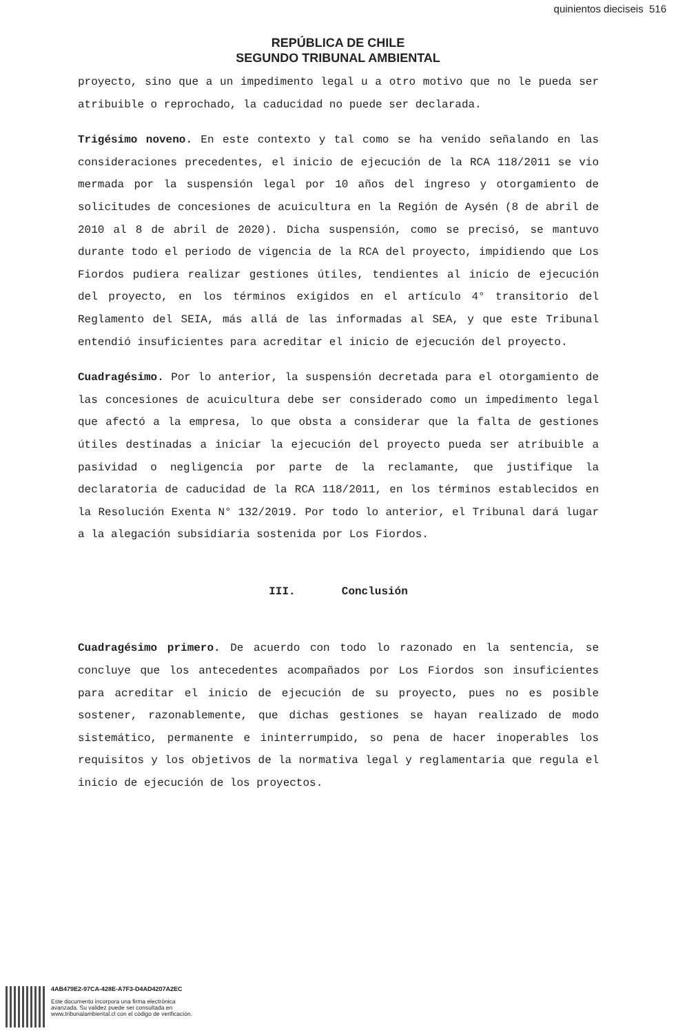quinientos dieciseis 516
REPÚBLICA DE CHILE
SEGUNDO TRIBUNAL AMBIENTAL
proyecto, sino que a un impedimento legal u a otro motivo que no le pueda ser atribuible o reprochado, la caducidad no puede ser declarada.
Trigésimo noveno. En este contexto y tal como se ha venido señalando en las consideraciones precedentes, el inicio de ejecución de la RCA 118/2011 se vio mermada por la suspensión legal por 10 años del ingreso y otorgamiento de solicitudes de concesiones de acuicultura en la Región de Aysén (8 de abril de 2010 al 8 de abril de 2020). Dicha suspensión, como se precisó, se mantuvo durante todo el periodo de vigencia de la RCA del proyecto, impidiendo que Los Fiordos pudiera realizar gestiones útiles, tendientes al inicio de ejecución del proyecto, en los términos exigidos en el artículo 4° transitorio del Reglamento del SEIA, más allá de las informadas al SEA, y que este Tribunal entendió insuficientes para acreditar el inicio de ejecución del proyecto.
Cuadragésimo. Por lo anterior, la suspensión decretada para el otorgamiento de las concesiones de acuicultura debe ser considerado como un impedimento legal que afectó a la empresa, lo que obsta a considerar que la falta de gestiones útiles destinadas a iniciar la ejecución del proyecto pueda ser atribuible a pasividad o negligencia por parte de la reclamante, que justifique la declaratoria de caducidad de la RCA 118/2011, en los términos establecidos en la Resolución Exenta N° 132/2019. Por todo lo anterior, el Tribunal dará lugar a la alegación subsidiaria sostenida por Los Fiordos.
III. Conclusión
Cuadragésimo primero. De acuerdo con todo lo razonado en la sentencia, se concluye que los antecedentes acompañados por Los Fiordos son insuficientes para acreditar el inicio de ejecución de su proyecto, pues no es posible sostener, razonablemente, que dichas gestiones se hayan realizado de modo sistemático, permanente e ininterrumpido, so pena de hacer inoperables los requisitos y los objetivos de la normativa legal y reglamentaria que regula el inicio de ejecución de los proyectos.
4AB479E2-97CA-428E-A7F3-D4AD4207A2EC
Este documento incorpora una firma electrónica
avanzada. Su validez puede ser consultada en
www.tribunalambiental.cl con el código de verificación.